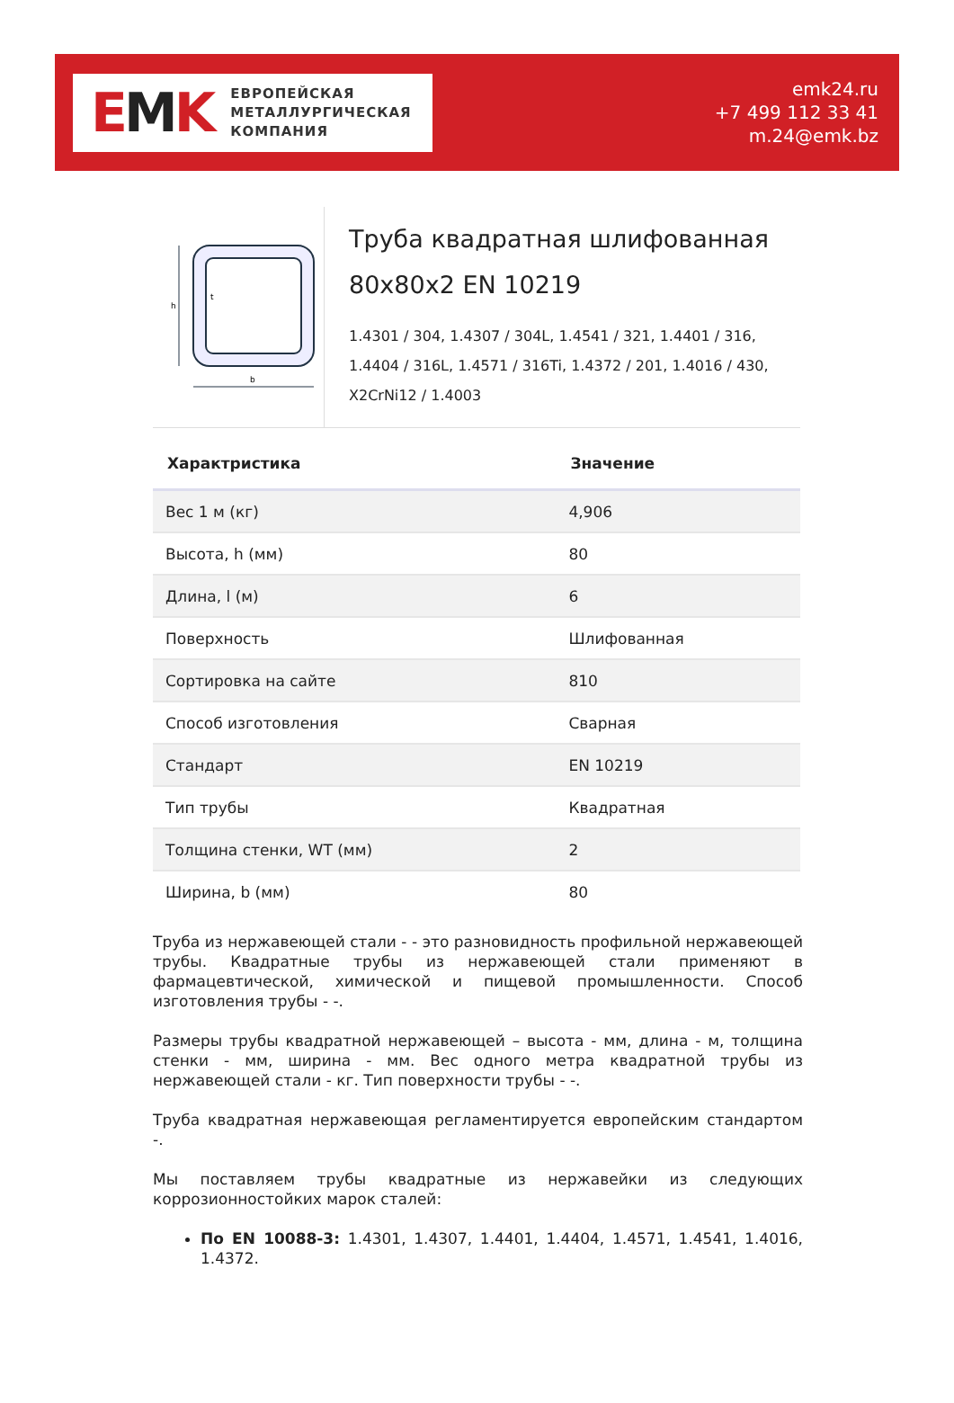EMK
ЕВРОПЕЙСКАЯ
МЕТАЛЛУРГИЧЕСКАЯ
КОМПАНИЯ
emk24.ru
+7 499 112 33 41
m.24@emk.bz
h
b
t
Труба квадратная шлифованная 80x80x2 EN 10219
1.4301 / 304, 1.4307 / 304L, 1.4541 / 321, 1.4401 / 316, 1.4404 / 316L, 1.4571 / 316Ti, 1.4372 / 201, 1.4016 / 430, X2CrNi12 / 1.4003
| Характристика | Значение |
| --- | --- |
| Вес 1 м (кг) | 4,906 |
| Высота, h (мм) | 80 |
| Длина, l (м) | 6 |
| Поверхность | Шлифованная |
| Сортировка на сайте | 810 |
| Способ изготовления | Сварная |
| Стандарт | EN 10219 |
| Тип трубы | Квадратная |
| Толщина стенки, WT (мм) | 2 |
| Ширина, b (мм) | 80 |
Труба из нержавеющей стали - - это разновидность профильной нержавеющей трубы. Квадратные трубы из нержавеющей стали применяют в фармацевтической, химической и пищевой промышленности. Способ изготовления трубы - -.
Размеры трубы квадратной нержавеющей – высота - мм, длина - м, толщина стенки - мм, ширина - мм. Вес одного метра квадратной трубы из нержавеющей стали - кг. Тип поверхности трубы - -.
Труба квадратная нержавеющая регламентируется европейским стандартом -.
Мы поставляем трубы квадратные из нержавейки из следующих коррозионностойких марок сталей:
По EN 10088-3: 1.4301, 1.4307, 1.4401, 1.4404, 1.4571, 1.4541, 1.4016, 1.4372.